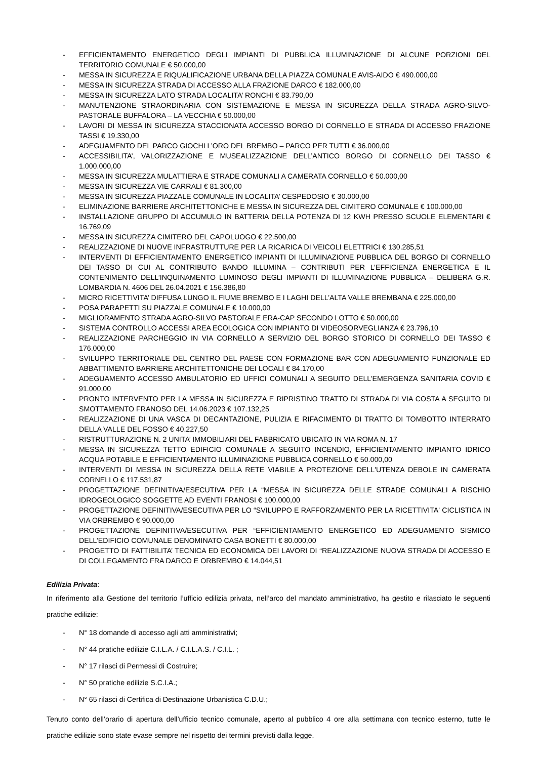- EFFICIENTAMENTO ENERGETICO DEGLI IMPIANTI DI PUBBLICA ILLUMINAZIONE DI ALCUNE PORZIONI DEL TERRITORIO COMUNALE € 50.000,00
- MESSA IN SICUREZZA E RIQUALIFICAZIONE URBANA DELLA PIAZZA COMUNALE AVIS-AIDO € 490.000,00
- MESSA IN SICUREZZA STRADA DI ACCESSO ALLA FRAZIONE DARCO € 182.000,00
- MESSA IN SICUREZZA LATO STRADA LOCALITA’ RONCHI € 83.790,00
- MANUTENZIONE STRAORDINARIA CON SISTEMAZIONE E MESSA IN SICUREZZA DELLA STRADA AGRO-SILVO-PASTORALE BUFFALORA – LA VECCHIA € 50.000,00
- LAVORI DI MESSA IN SICUREZZA STACCIONATA ACCESSO BORGO DI CORNELLO E STRADA DI ACCESSO FRAZIONE TASSI € 19.330,00
- ADEGUAMENTO DEL PARCO GIOCHI L’ORO DEL BREMBO – PARCO PER TUTTI € 36.000,00
- ACCESSIBILITA’, VALORIZZAZIONE E MUSEALIZZAZIONE DELL’ANTICO BORGO DI CORNELLO DEI TASSO € 1.000.000,00
- MESSA IN SICUREZZA MULATTIERA E STRADE COMUNALI A CAMERATA CORNELLO € 50.000,00
- MESSA IN SICUREZZA VIE CARRALI € 81.300,00
- MESSA IN SICUREZZA PIAZZALE COMUNALE IN LOCALITA’ CESPEDOSIO € 30.000,00
- ELIMINAZIONE BARRIERE ARCHITETTONICHE E MESSA IN SICUREZZA DEL CIMITERO COMUNALE € 100.000,00
- INSTALLAZIONE GRUPPO DI ACCUMULO IN BATTERIA DELLA POTENZA DI 12 KWH PRESSO SCUOLE ELEMENTARI € 16.769,09
- MESSA IN SICUREZZA CIMITERO DEL CAPOLUOGO € 22.500,00
- REALIZZAZIONE DI NUOVE INFRASTRUTTURE PER LA RICARICA DI VEICOLI ELETTRICI € 130.285,51
- INTERVENTI DI EFFICIENTAMENTO ENERGETICO IMPIANTI DI ILLUMINAZIONE PUBBLICA DEL BORGO DI CORNELLO DEI TASSO DI CUI AL CONTRIBUTO BANDO ILLUMINA – CONTRIBUTI PER L’EFFICIENZA ENERGETICA E IL CONTENIMENTO DELL’INQUINAMENTO LUMINOSO DEGLI IMPIANTI DI ILLUMINAZIONE PUBBLICA – DELIBERA G.R. LOMBARDIA N. 4606 DEL 26.04.2021 € 156.386,80
- MICRO RICETTIVITA’ DIFFUSA LUNGO IL FIUME BREMBO E I LAGHI DELL’ALTA VALLE BREMBANA € 225.000,00
- POSA PARAPETTI SU PIAZZALE COMUNALE € 10.000,00
- MIGLIORAMENTO STRADA AGRO-SILVO PASTORALE ERA-CAP SECONDO LOTTO € 50.000,00
- SISTEMA CONTROLLO ACCESSI AREA ECOLOGICA CON IMPIANTO DI VIDEOSORVEGLIANZA € 23.796,10
- REALIZZAZIONE PARCHEGGIO IN VIA CORNELLO A SERVIZIO DEL BORGO STORICO DI CORNELLO DEI TASSO € 176.000,00
- SVILUPPO TERRITORIALE DEL CENTRO DEL PAESE CON FORMAZIONE BAR CON ADEGUAMENTO FUNZIONALE ED ABBATTIMENTO BARRIERE ARCHITETTONICHE DEI LOCALI € 84.170,00
- ADEGUAMENTO ACCESSO AMBULATORIO ED UFFICI COMUNALI A SEGUITO DELL’EMERGENZA SANITARIA COVID € 91.000,00
- PRONTO INTERVENTO PER LA MESSA IN SICUREZZA E RIPRISTINO TRATTO DI STRADA DI VIA COSTA A SEGUITO DI SMOTTAMENTO FRANOSO DEL 14.06.2023 € 107.132,25
- REALIZZAZIONE DI UNA VASCA DI DECANTAZIONE, PULIZIA E RIFACIMENTO DI TRATTO DI TOMBOTTO INTERRATO DELLA VALLE DEL FOSSO € 40.227,50
- RISTRUTTURAZIONE N. 2 UNITA’ IMMOBILIARI DEL FABBRICATO UBICATO IN VIA ROMA N. 17
- MESSA IN SICUREZZA TETTO EDIFICIO COMUNALE A SEGUITO INCENDIO, EFFICIENTAMENTO IMPIANTO IDRICO ACQUA POTABILE E EFFICIENTAMENTO ILLUMINAZIONE PUBBLICA CORNELLO € 50.000,00
- INTERVENTI DI MESSA IN SICUREZZA DELLA RETE VIABILE A PROTEZIONE DELL'UTENZA DEBOLE IN CAMERATA CORNELLO € 117.531,87
- PROGETTAZIONE DEFINITIVA/ESECUTIVA PER LA “MESSA IN SICUREZZA DELLE STRADE COMUNALI A RISCHIO IDROGEOLOGICO SOGGETTE AD EVENTI FRANOSI € 100.000,00
- PROGETTAZIONE DEFINITIVA/ESECUTIVA PER LO “SVILUPPO E RAFFORZAMENTO PER LA RICETTIVITA' CICLISTICA IN VIA ORBREMBO € 90.000,00
- PROGETTAZIONE DEFINITIVA/ESECUTIVA PER “EFFICIENTAMENTO ENERGETICO ED ADEGUAMENTO SISMICO DELL’EDIFICIO COMUNALE DENOMINATO CASA BONETTI € 80.000,00
- PROGETTO DI FATTIBILITA’ TECNICA ED ECONOMICA DEI LAVORI DI “REALIZZAZIONE NUOVA STRADA DI ACCESSO E DI COLLEGAMENTO FRA DARCO E ORBREMBO € 14.044,51
Edilizia Privata:
In riferimento alla Gestione del territorio l’ufficio edilizia privata, nell’arco del mandato amministrativo, ha gestito e rilasciato le seguenti pratiche edilizie:
- N° 18 domande di accesso agli atti amministrativi;
- N° 44 pratiche edilizie C.I.L.A. / C.I.L.A.S. / C.I.L. ;
- N° 17 rilasci di Permessi di Costruire;
- N° 50 pratiche edilizie S.C.I.A.;
- N° 65 rilasci di Certifica di Destinazione Urbanistica C.D.U.;
Tenuto conto dell’orario di apertura dell’ufficio tecnico comunale, aperto al pubblico 4 ore alla settimana con tecnico esterno, tutte le pratiche edilizie sono state evase sempre nel rispetto dei termini previsti dalla legge.